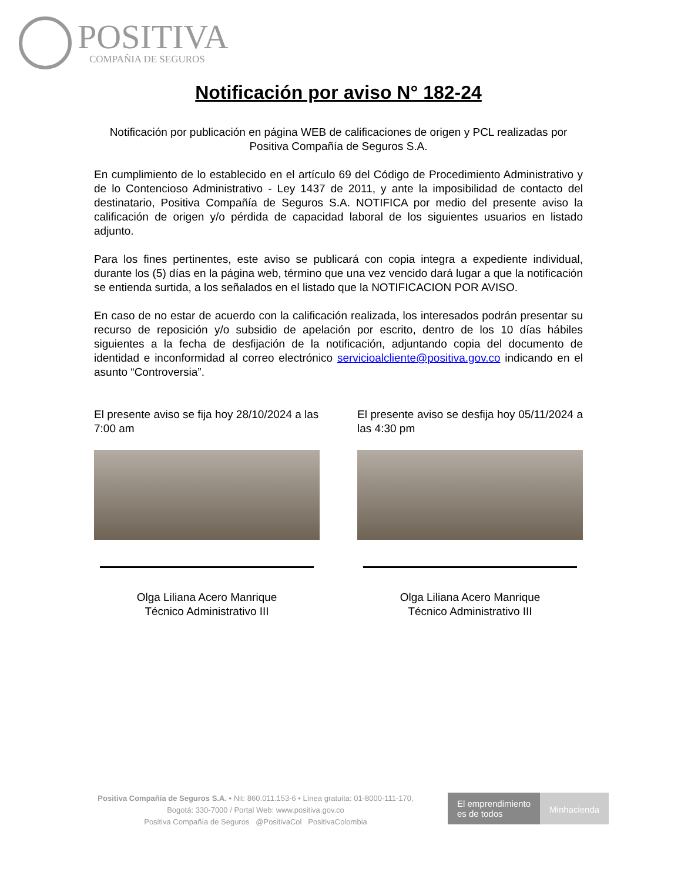POSITIVA
COMPAÑIA DE SEGUROS
Notificación por aviso N° 182-24
Notificación por publicación en página WEB de calificaciones de origen y PCL realizadas por Positiva Compañía de Seguros S.A.
En cumplimiento de lo establecido en el artículo 69 del Código de Procedimiento Administrativo y de lo Contencioso Administrativo - Ley 1437 de 2011, y ante la imposibilidad de contacto del destinatario, Positiva Compañía de Seguros S.A. NOTIFICA por medio del presente aviso la calificación de origen y/o pérdida de capacidad laboral de los siguientes usuarios en listado adjunto.
Para los fines pertinentes, este aviso se publicará con copia integra a expediente individual, durante los (5) días en la página web, término que una vez vencido dará lugar a que la notificación se entienda surtida, a los señalados en el listado que la NOTIFICACION POR AVISO.
En caso de no estar de acuerdo con la calificación realizada, los interesados podrán presentar su recurso de reposición y/o subsidio de apelación por escrito, dentro de los 10 días hábiles siguientes a la fecha de desfijación de la notificación, adjuntando copia del documento de identidad e inconformidad al correo electrónico servicioalcliente@positiva.gov.co indicando en el asunto “Controversia”.
El presente aviso se fija hoy 28/10/2024 a las 7:00 am
Olga Liliana Acero Manrique
Técnico Administrativo III
El presente aviso se desfija hoy 05/11/2024 a las 4:30 pm
Olga Liliana Acero Manrique
Técnico Administrativo III
Positiva Compañía de Seguros S.A. • Nit: 860.011.153-6 • Línea gratuita: 01-8000-111-170,
Bogotá: 330-7000 / Portal Web: www.positiva.gov.co
Positiva Compañía de Seguros @PositivaCol PositivaColombia
El emprendimiento
es de todos
Minhacienda